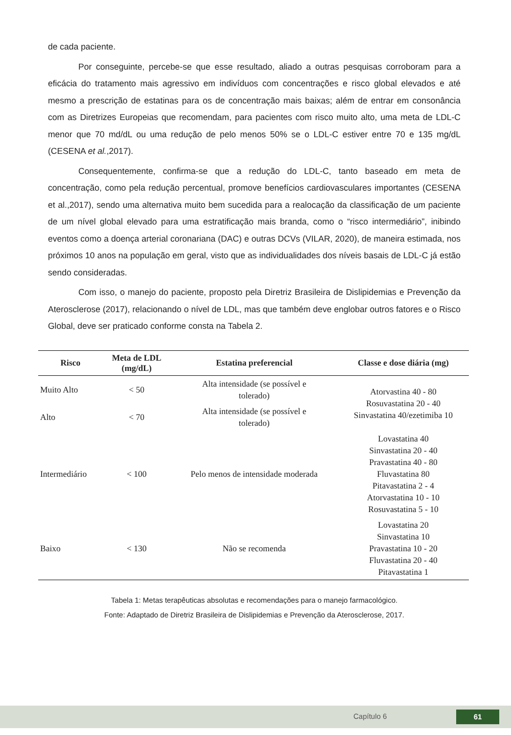de cada paciente.
Por conseguinte, percebe-se que esse resultado, aliado a outras pesquisas corroboram para a eficácia do tratamento mais agressivo em indivíduos com concentrações e risco global elevados e até mesmo a prescrição de estatinas para os de concentração mais baixas; além de entrar em consonância com as Diretrizes Europeias que recomendam, para pacientes com risco muito alto, uma meta de LDL-C menor que 70 md/dL ou uma redução de pelo menos 50% se o LDL-C estiver entre 70 e 135 mg/dL (CESENA et al.,2017).
Consequentemente, confirma-se que a redução do LDL-C, tanto baseado em meta de concentração, como pela redução percentual, promove benefícios cardiovasculares importantes (CESENA et al.,2017), sendo uma alternativa muito bem sucedida para a realocação da classificação de um paciente de um nível global elevado para uma estratificação mais branda, como o “risco intermediário”, inibindo eventos como a doença arterial coronariana (DAC) e outras DCVs (VILAR, 2020), de maneira estimada, nos próximos 10 anos na população em geral, visto que as individualidades dos níveis basais de LDL-C já estão sendo consideradas.
Com isso, o manejo do paciente, proposto pela Diretriz Brasileira de Dislipidemias e Prevenção da Aterosclerose (2017), relacionando o nível de LDL, mas que também deve englobar outros fatores e o Risco Global, deve ser praticado conforme consta na Tabela 2.
| Risco | Meta de LDL (mg/dL) | Estatina preferencial | Classe e dose diária (mg) |
| --- | --- | --- | --- |
| Muito Alto | < 50 | Alta intensidade (se possível e tolerado) | Atorvastina 40 - 80 Rosuvastatina 20 - 40 Sinvastatina 40/ezetimiba 10 |
| Alto | < 70 | Alta intensidade (se possível e tolerado) | |
| Intermediário | < 100 | Pelo menos de intensidade moderada | Lovastatina 40 Sinvastatina 20 - 40 Pravastatina 40 - 80 Fluvastatina 80 Pitavastatina 2 - 4 Atorvastatina 10 - 10 Rosuvastatina 5 - 10 |
| Baixo | < 130 | Não se recomenda | Lovastatina 20 Sinvastatina 10 Pravastatina 10 - 20 Fluvastatina 20 - 40 Pitavastatina 1 |
Tabela 1: Metas terapêuticas absolutas e recomendações para o manejo farmacológico.
Fonte: Adaptado de Diretriz Brasileira de Dislipidemias e Prevenção da Aterosclerose, 2017.
Capítulo 6 61